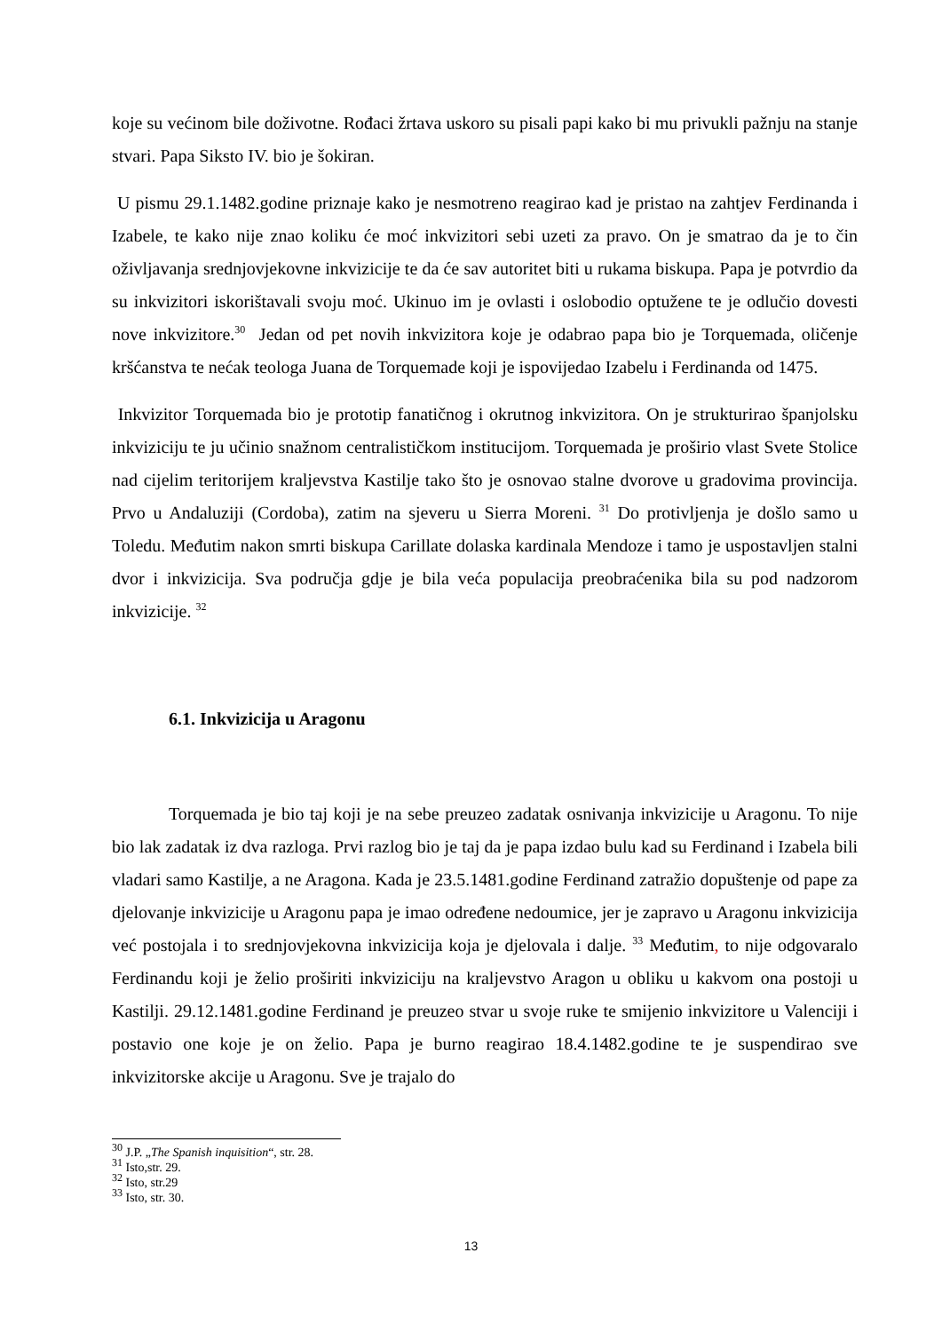koje su većinom bile doživotne. Rođaci žrtava uskoro su pisali papi kako bi mu privukli pažnju na stanje stvari. Papa Siksto IV. bio je šokiran.
U pismu 29.1.1482.godine priznaje kako je nesmotreno reagirao kad je pristao na zahtjev Ferdinanda i Izabele, te kako nije znao koliku će moć inkvizitori sebi uzeti za pravo. On je smatrao da je to čin oživljavanja srednjovjekovne inkvizicije te da će sav autoritet biti u rukama biskupa. Papa je potvrdio da su inkvizitori iskorištavali svoju moć. Ukinuo im je ovlasti i oslobodio optužene te je odlučio dovesti nove inkvizitore.<sup>30</sup> Jedan od pet novih inkvizitora koje je odabrao papa bio je Torquemada, oličenje kršćanstva te nećak teologa Juana de Torquemade koji je ispovijedao Izabelu i Ferdinanda od 1475.
Inkvizitor Torquemada bio je prototip fanatičnog i okrutnog inkvizitora. On je strukturirao španjolsku inkviziciju te ju učinio snažnom centralističkom institucijom. Torquemada je proširio vlast Svete Stolice nad cijelim teritorijem kraljevstva Kastilje tako što je osnovao stalne dvorove u gradovima provincija. Prvo u Andaluziji (Cordoba), zatim na sjeveru u Sierra Moreni. <sup>31</sup> Do protivljenja je došlo samo u Toledu. Međutim nakon smrti biskupa Carillate dolaska kardinala Mendoze i tamo je uspostavljen stalni dvor i inkvizicija. Sva područja gdje je bila veća populacija preobraćenika bila su pod nadzorom inkvizicije. <sup>32</sup>
6.1. Inkvizicija u Aragonu
Torquemada je bio taj koji je na sebe preuzeo zadatak osnivanja inkvizicije u Aragonu. To nije bio lak zadatak iz dva razloga. Prvi razlog bio je taj da je papa izdao bulu kad su Ferdinand i Izabela bili vladari samo Kastilje, a ne Aragona. Kada je 23.5.1481.godine Ferdinand zatražio dopuštenje od pape za djelovanje inkvizicije u Aragonu papa je imao određene nedoumice, jer je zapravo u Aragonu inkvizicija već postojala i to srednjovjekovna inkvizicija koja je djelovala i dalje. <sup>33</sup> Međutim, to nije odgovaralo Ferdinandu koji je želio proširiti inkviziciju na kraljevstvo Aragon u obliku u kakvom ona postoji u Kastilji. 29.12.1481.godine Ferdinand je preuzeo stvar u svoje ruke te smijenio inkvizitore u Valenciji i postavio one koje je on želio. Papa je burno reagirao 18.4.1482.godine te je suspendirao sve inkvizitorske akcije u Aragonu. Sve je trajalo do
<sup>30</sup> J.P. „The Spanish inquisition“, str. 28.
<sup>31</sup> Isto,str. 29.
<sup>32</sup> Isto, str.29
<sup>33</sup> Isto, str. 30.
13